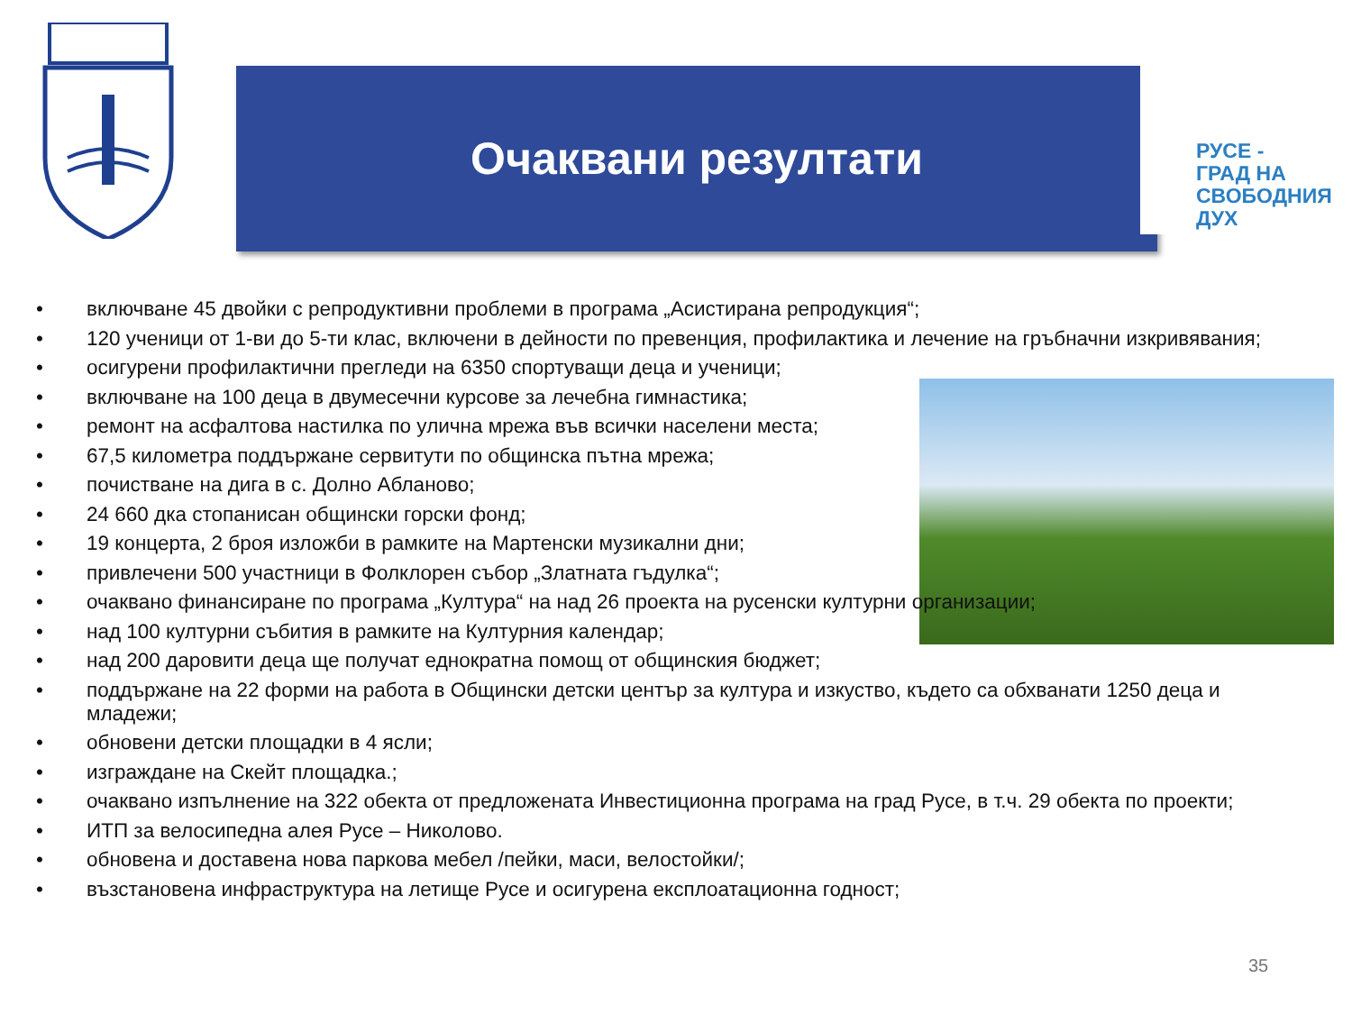Очаквани резултати
РУСЕ -
ГРАД НА
СВОБОДНИЯ
ДУХ
• включване 45 двойки с репродуктивни проблеми в програма „Асистирана репродукция“;
• 120 ученици от 1-ви до 5-ти клас, включени в дейности по превенция, профилактика и лечение на гръбначни изкривявания;
• осигурени профилактични прегледи на 6350 спортуващи деца и ученици;
• включване на 100 деца в двумесечни курсове за лечебна гимнастика;
• ремонт на асфалтова настилка по улична мрежа във всички населени места;
• 67,5 километра поддържане сервитути по общинска пътна мрежа;
• почистване на дига в с. Долно Абланово;
• 24 660 дка стопанисан общински горски фонд;
• 19 концерта, 2 броя изложби в рамките на Мартенски музикални дни;
• привлечени 500 участници в Фолклорен събор „Златната гъдулка“;
• очаквано финансиране по програма „Култура“ на над 26 проекта на русенски културни организации;
• над 100 културни събития в рамките на Културния календар;
• над 200 даровити деца ще получат еднократна помощ от общинския бюджет;
• поддържане на 22 форми на работа в Общински детски център за култура и изкуство, където са обхванати 1250 деца и младежи;
• обновени детски площадки в 4 ясли;
• изграждане на Скейт площадка.;
• очаквано изпълнение на 322 обекта от предложената Инвестиционна програма на град Русе, в т.ч. 29 обекта по проекти;
• ИТП за велосипедна алея Русе – Николово.
• обновена и доставена нова паркова мебел /пейки, маси, велостойки/;
• възстановена инфраструктура на летище Русе и осигурена експлоатационна годност;
35